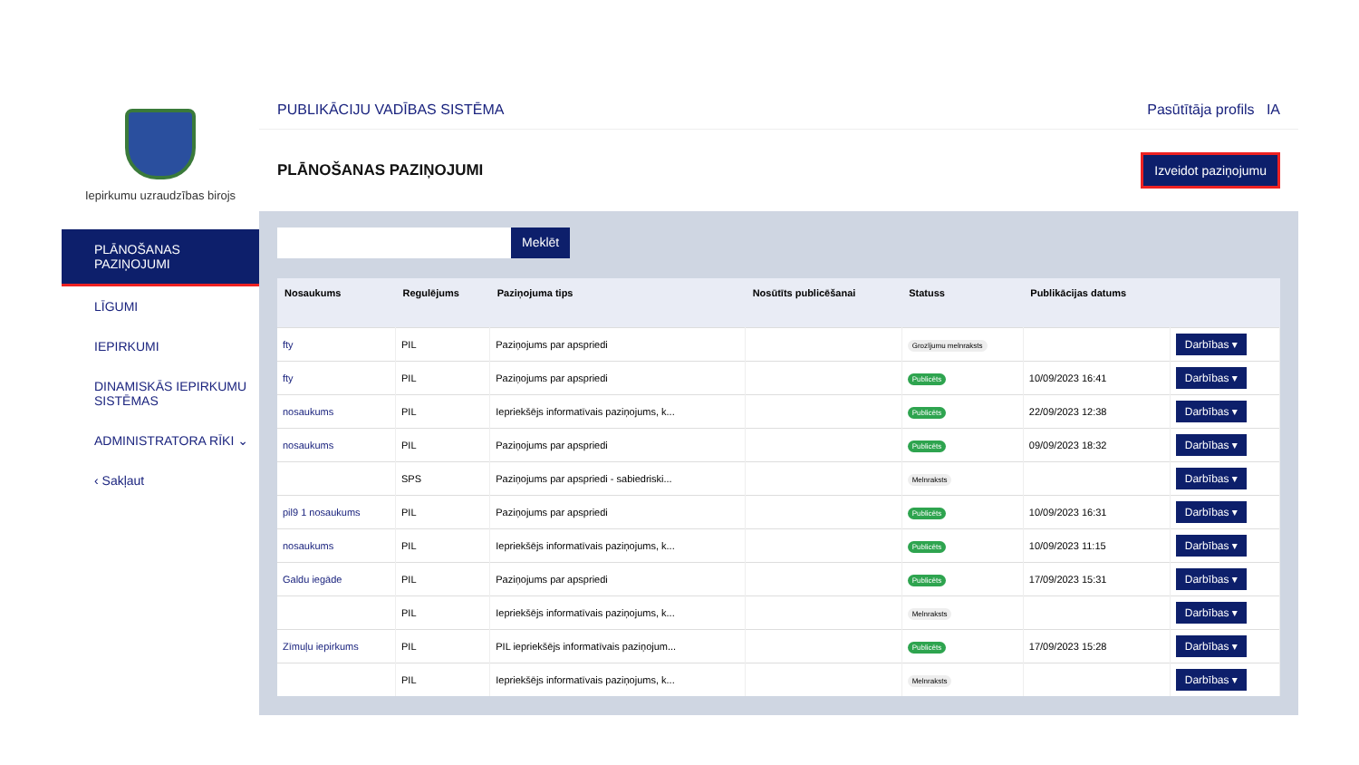Iepirkumu uzraudzības birojs
PLĀNOŠANAS PAZIŅOJUMI
LĪGUMI
IEPIRKUMI
DINAMISKĀS IEPIRKUMU SISTĒMAS
ADMINISTRATORA RĪKI ⌄
‹ Sakļaut
PUBLIKĀCIJU VADĪBAS SISTĒMA Pasūtītāja profils IA
PLĀNOŠANAS PAZIŅOJUMI
Izveidot paziņojumu
Meklēt
| Nosaukums | Regulējums | Paziņojuma tips | Nosūtīts publicēšanai | Statuss | Publikācijas datums | |
| --- | --- | --- | --- | --- | --- | --- |
| fty | PIL | Paziņojums par apspriedi | | Grozījumu melnraksts | | Darbības ▾ |
| fty | PIL | Paziņojums par apspriedi | | Publicēts | 10/09/2023 16:41 | Darbības ▾ |
| nosaukums | PIL | Iepriekšējs informatīvais paziņojums, k... | | Publicēts | 22/09/2023 12:38 | Darbības ▾ |
| nosaukums | PIL | Paziņojums par apspriedi | | Publicēts | 09/09/2023 18:32 | Darbības ▾ |
| | SPS | Paziņojums par apspriedi - sabiedriski... | | Melnraksts | | Darbības ▾ |
| pil9 1 nosaukums | PIL | Paziņojums par apspriedi | | Publicēts | 10/09/2023 16:31 | Darbības ▾ |
| nosaukums | PIL | Iepriekšējs informatīvais paziņojums, k... | | Publicēts | 10/09/2023 11:15 | Darbības ▾ |
| Galdu iegāde | PIL | Paziņojums par apspriedi | | Publicēts | 17/09/2023 15:31 | Darbības ▾ |
| | PIL | Iepriekšējs informatīvais paziņojums, k... | | Melnraksts | | Darbības ▾ |
| Zīmuļu iepirkums | PIL | PIL iepriekšējs informatīvais paziņojum... | | Publicēts | 17/09/2023 15:28 | Darbības ▾ |
| | PIL | Iepriekšējs informatīvais paziņojums, k... | | Melnraksts | | Darbības ▾ |